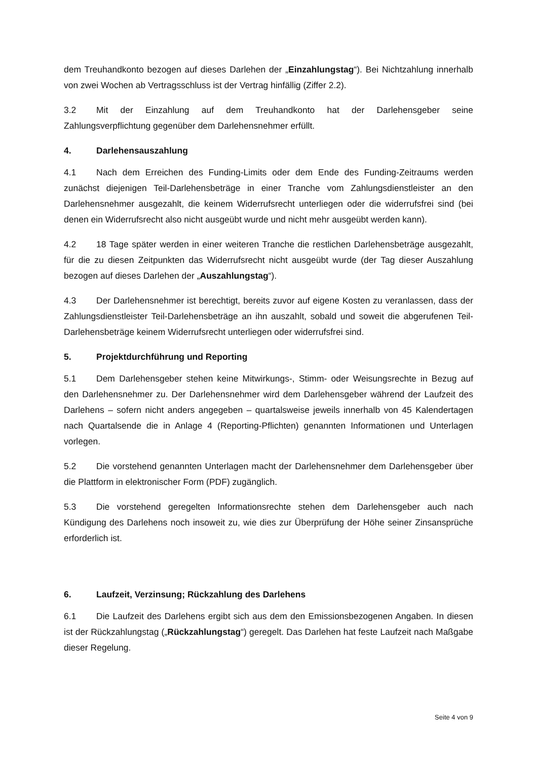dem Treuhandkonto bezogen auf dieses Darlehen der „Einzahlungstag“). Bei Nichtzahlung innerhalb von zwei Wochen ab Vertragsschluss ist der Vertrag hinfällig (Ziffer 2.2).
3.2 Mit der Einzahlung auf dem Treuhandkonto hat der Darlehensgeber seine Zahlungsverpflichtung gegenüber dem Darlehensnehmer erfüllt.
4. Darlehensauszahlung
4.1 Nach dem Erreichen des Funding-Limits oder dem Ende des Funding-Zeitraums werden zunächst diejenigen Teil-Darlehensbeträge in einer Tranche vom Zahlungsdienstleister an den Darlehensnehmer ausgezahlt, die keinem Widerrufsrecht unterliegen oder die widerrufsfrei sind (bei denen ein Widerrufsrecht also nicht ausgeübt wurde und nicht mehr ausgeübt werden kann).
4.2 18 Tage später werden in einer weiteren Tranche die restlichen Darlehensbeträge ausgezahlt, für die zu diesen Zeitpunkten das Widerrufsrecht nicht ausgeübt wurde (der Tag dieser Auszahlung bezogen auf dieses Darlehen der „Auszahlungstag“).
4.3 Der Darlehensnehmer ist berechtigt, bereits zuvor auf eigene Kosten zu veranlassen, dass der Zahlungsdienstleister Teil-Darlehensbeträge an ihn auszahlt, sobald und soweit die abgerufenen Teil-Darlehensbeträge keinem Widerrufsrecht unterliegen oder widerrufsfrei sind.
5. Projektdurchführung und Reporting
5.1 Dem Darlehensgeber stehen keine Mitwirkungs-, Stimm- oder Weisungsrechte in Bezug auf den Darlehensnehmer zu. Der Darlehensnehmer wird dem Darlehensgeber während der Laufzeit des Darlehens – sofern nicht anders angegeben – quartalsweise jeweils innerhalb von 45 Kalendertagen nach Quartalsende die in Anlage 4 (Reporting-Pflichten) genannten Informationen und Unterlagen vorlegen.
5.2 Die vorstehend genannten Unterlagen macht der Darlehensnehmer dem Darlehensgeber über die Plattform in elektronischer Form (PDF) zugänglich.
5.3 Die vorstehend geregelten Informationsrechte stehen dem Darlehensgeber auch nach Kündigung des Darlehens noch insoweit zu, wie dies zur Überprüfung der Höhe seiner Zinsansprüche erforderlich ist.
6. Laufzeit, Verzinsung; Rückzahlung des Darlehens
6.1 Die Laufzeit des Darlehens ergibt sich aus dem den Emissionsbezogenen Angaben. In diesen ist der Rückzahlungstag („Rückzahlungstag“) geregelt. Das Darlehen hat feste Laufzeit nach Maßgabe dieser Regelung.
Seite 4 von 9